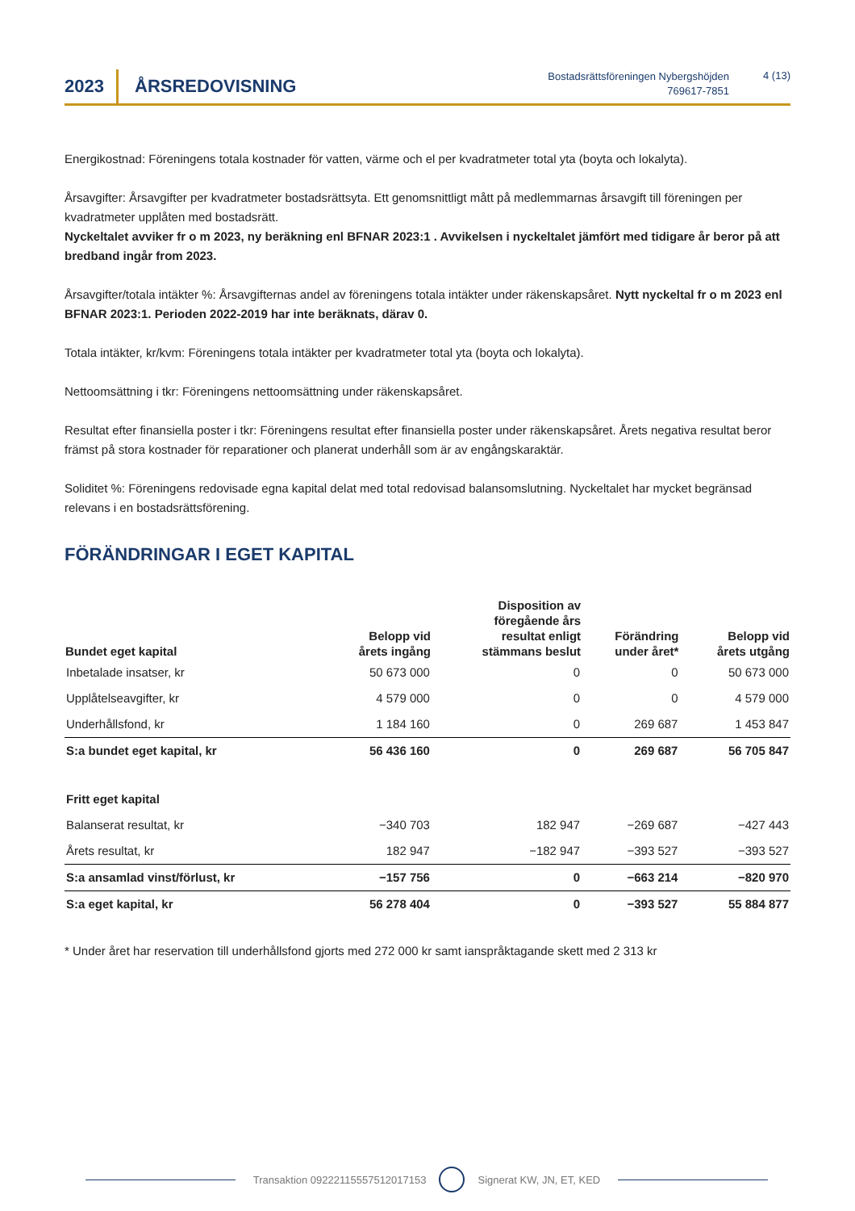2023 ÅRSREDOVISNING
Bostadsrättsföreningen Nybergshöjden
769617-7851
4 (13)
Energikostnad: Föreningens totala kostnader för vatten, värme och el per kvadratmeter total yta (boyta och lokalyta).
Årsavgifter: Årsavgifter per kvadratmeter bostadsrättsyta. Ett genomsnittligt mått på medlemmarnas årsavgift till föreningen per kvadratmeter upplåten med bostadsrätt.
Nyckeltalet avviker fr o m 2023, ny beräkning enl BFNAR 2023:1 . Avvikelsen i nyckeltalet jämfört med tidigare år beror på att bredband ingår from 2023.
Årsavgifter/totala intäkter %: Årsavgifternas andel av föreningens totala intäkter under räkenskapsåret. Nytt nyckeltal fr o m 2023 enl BFNAR 2023:1. Perioden 2022-2019 har inte beräknats, därav 0.
Totala intäkter, kr/kvm: Föreningens totala intäkter per kvadratmeter total yta (boyta och lokalyta).
Nettoomsättning i tkr: Föreningens nettoomsättning under räkenskapsåret.
Resultat efter finansiella poster i tkr: Föreningens resultat efter finansiella poster under räkenskapsåret. Årets negativa resultat beror främst på stora kostnader för reparationer och planerat underhåll som är av engångskaraktär.
Soliditet %: Föreningens redovisade egna kapital delat med total redovisad balansomslutning. Nyckeltalet har mycket begränsad relevans i en bostadsrättsförening.
FÖRÄNDRINGAR I EGET KAPITAL
| Bundet eget kapital | Belopp vid årets ingång | Disposition av föregående års resultat enligt stämmans beslut | Förändring under året* | Belopp vid årets utgång |
| --- | --- | --- | --- | --- |
| Inbetalade insatser, kr | 50 673 000 | 0 | 0 | 50 673 000 |
| Upplåtelseavgifter, kr | 4 579 000 | 0 | 0 | 4 579 000 |
| Underhållsfond, kr | 1 184 160 | 0 | 269 687 | 1 453 847 |
| S:a bundet eget kapital, kr | 56 436 160 | 0 | 269 687 | 56 705 847 |
| Fritt eget kapital | | | | |
| Balanserat resultat, kr | −340 703 | 182 947 | −269 687 | −427 443 |
| Årets resultat, kr | 182 947 | −182 947 | −393 527 | −393 527 |
| S:a ansamlad vinst/förlust, kr | −157 756 | 0 | −663 214 | −820 970 |
| S:a eget kapital, kr | 56 278 404 | 0 | −393 527 | 55 884 877 |
* Under året har reservation till underhållsfond gjorts med 272 000 kr samt ianspråktagande skett med 2 313 kr
Transaktion 09222115557512017153 Signerat KW, JN, ET, KED